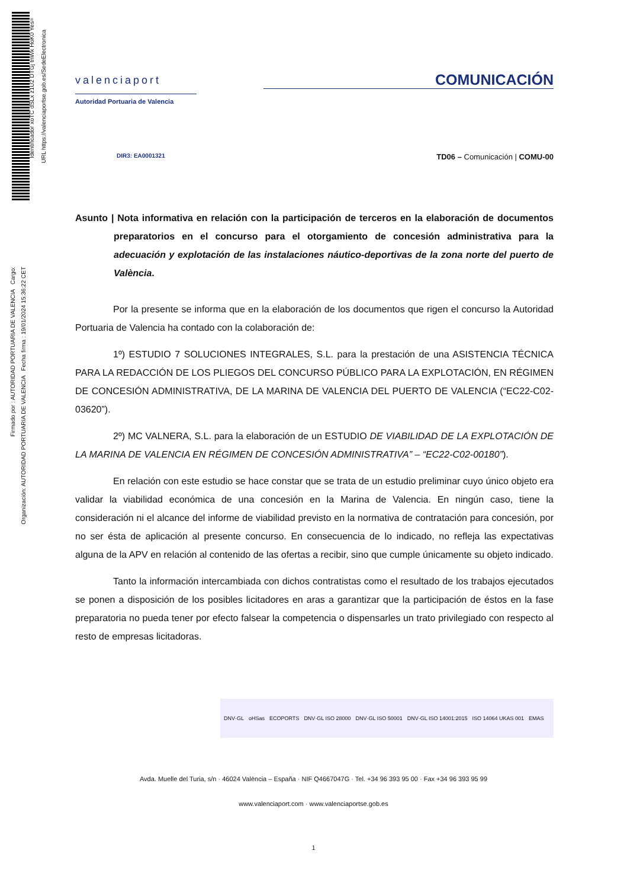Identificador xoTC dSLx z1U2 DTGj tnWk HoK0 Yes=
URL https://valenciaportse.gob.es/SedeElectronica
Firmado por : AUTORIDAD PORTUARIA DE VALENCIA Cargo:
Organización: AUTORIDAD PORTUARIA DE VALENCIA Fecha firma : 19/01/2024 15:36:22 CET
valenciaport
Autoridad Portuaria de Valencia
COMUNICACIÓN
DIR3: EA0001321 TD06 – Comunicación | COMU-00
Asunto | Nota informativa en relación con la participación de terceros en la elaboración de documentos preparatorios en el concurso para el otorgamiento de concesión administrativa para la adecuación y explotación de las instalaciones náutico-deportivas de la zona norte del puerto de València.
Por la presente se informa que en la elaboración de los documentos que rigen el concurso la Autoridad Portuaria de Valencia ha contado con la colaboración de:
1º) ESTUDIO 7 SOLUCIONES INTEGRALES, S.L. para la prestación de una ASISTENCIA TÉCNICA PARA LA REDACCIÓN DE LOS PLIEGOS DEL CONCURSO PÚBLICO PARA LA EXPLOTACIÓN, EN RÉGIMEN DE CONCESIÓN ADMINISTRATIVA, DE LA MARINA DE VALENCIA DEL PUERTO DE VALENCIA (“EC22-C02-03620”).
2º) MC VALNERA, S.L. para la elaboración de un ESTUDIO DE VIABILIDAD DE LA EXPLOTACIÓN DE LA MARINA DE VALENCIA EN RÉGIMEN DE CONCESIÓN ADMINISTRATIVA” – “EC22-C02-00180”).
En relación con este estudio se hace constar que se trata de un estudio preliminar cuyo único objeto era validar la viabilidad económica de una concesión en la Marina de Valencia. En ningún caso, tiene la consideración ni el alcance del informe de viabilidad previsto en la normativa de contratación para concesión, por no ser ésta de aplicación al presente concurso. En consecuencia de lo indicado, no refleja las expectativas alguna de la APV en relación al contenido de las ofertas a recibir, sino que cumple únicamente su objeto indicado.
Tanto la información intercambiada con dichos contratistas como el resultado de los trabajos ejecutados se ponen a disposición de los posibles licitadores en aras a garantizar que la participación de éstos en la fase preparatoria no pueda tener por efecto falsear la competencia o dispensarles un trato privilegiado con respecto al resto de empresas licitadoras.
DNV·GL oHSas ECOPORTS DNV·GL ISO 28000 DNV·GL ISO 50001 DNV·GL ISO 14001:2015 ISO 14064 UKAS 001 EMAS
Avda. Muelle del Turia, s/n · 46024 València – España · NIF Q4667047G · Tel. +34 96 393 95 00 · Fax +34 96 393 95 99
www.valenciaport.com · www.valenciaportse.gob.es
1